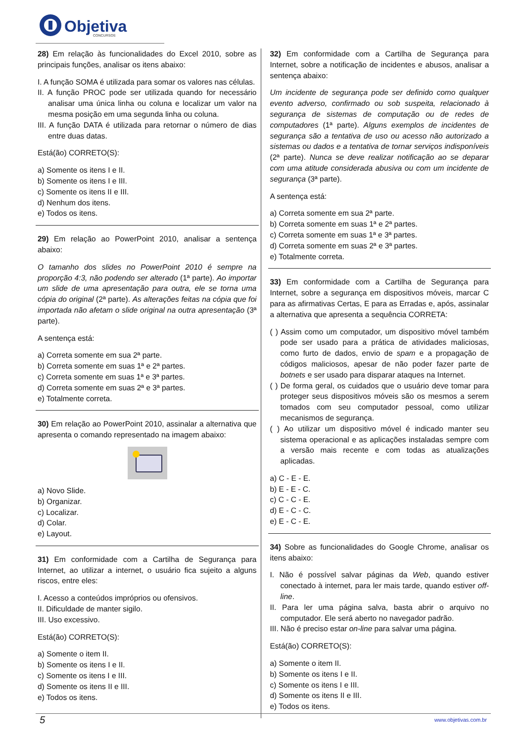Objetiva
CONCURSOS
28) Em relação às funcionalidades do Excel 2010, sobre as principais funções, analisar os itens abaixo:
I. A função SOMA é utilizada para somar os valores nas células.
II. A função PROC pode ser utilizada quando for necessário analisar uma única linha ou coluna e localizar um valor na mesma posição em uma segunda linha ou coluna.
III. A função DATA é utilizada para retornar o número de dias entre duas datas.
Está(ão) CORRETO(S):
a) Somente os itens I e II.
b) Somente os itens I e III.
c) Somente os itens II e III.
d) Nenhum dos itens.
e) Todos os itens.
29) Em relação ao PowerPoint 2010, analisar a sentença abaixo:
O tamanho dos slides no PowerPoint 2010 é sempre na proporção 4:3, não podendo ser alterado (1ª parte). Ao importar um slide de uma apresentação para outra, ele se torna uma cópia do original (2ª parte). As alterações feitas na cópia que foi importada não afetam o slide original na outra apresentação (3ª parte).
A sentença está:
a) Correta somente em sua 2ª parte.
b) Correta somente em suas 1ª e 2ª partes.
c) Correta somente em suas 1ª e 3ª partes.
d) Correta somente em suas 2ª e 3ª partes.
e) Totalmente correta.
30) Em relação ao PowerPoint 2010, assinalar a alternativa que apresenta o comando representado na imagem abaixo:
a) Novo Slide.
b) Organizar.
c) Localizar.
d) Colar.
e) Layout.
31) Em conformidade com a Cartilha de Segurança para Internet, ao utilizar a internet, o usuário fica sujeito a alguns riscos, entre eles:
I. Acesso a conteúdos impróprios ou ofensivos.
II. Dificuldade de manter sigilo.
III. Uso excessivo.
Está(ão) CORRETO(S):
a) Somente o item II.
b) Somente os itens I e II.
c) Somente os itens I e III.
d) Somente os itens II e III.
e) Todos os itens.
32) Em conformidade com a Cartilha de Segurança para Internet, sobre a notificação de incidentes e abusos, analisar a sentença abaixo:
Um incidente de segurança pode ser definido como qualquer evento adverso, confirmado ou sob suspeita, relacionado à segurança de sistemas de computação ou de redes de computadores (1ª parte). Alguns exemplos de incidentes de segurança são a tentativa de uso ou acesso não autorizado a sistemas ou dados e a tentativa de tornar serviços indisponíveis (2ª parte). Nunca se deve realizar notificação ao se deparar com uma atitude considerada abusiva ou com um incidente de segurança (3ª parte).
A sentença está:
a) Correta somente em sua 2ª parte.
b) Correta somente em suas 1ª e 2ª partes.
c) Correta somente em suas 1ª e 3ª partes.
d) Correta somente em suas 2ª e 3ª partes.
e) Totalmente correta.
33) Em conformidade com a Cartilha de Segurança para Internet, sobre a segurança em dispositivos móveis, marcar C para as afirmativas Certas, E para as Erradas e, após, assinalar a alternativa que apresenta a sequência CORRETA:
( ) Assim como um computador, um dispositivo móvel também pode ser usado para a prática de atividades maliciosas, como furto de dados, envio de spam e a propagação de códigos maliciosos, apesar de não poder fazer parte de botnets e ser usado para disparar ataques na Internet.
( ) De forma geral, os cuidados que o usuário deve tomar para proteger seus dispositivos móveis são os mesmos a serem tomados com seu computador pessoal, como utilizar mecanismos de segurança.
( ) Ao utilizar um dispositivo móvel é indicado manter seu sistema operacional e as aplicações instaladas sempre com a versão mais recente e com todas as atualizações aplicadas.
a) C - E - E.
b) E - E - C.
c) C - C - E.
d) E - C - C.
e) E - C - E.
34) Sobre as funcionalidades do Google Chrome, analisar os itens abaixo:
I. Não é possível salvar páginas da Web, quando estiver conectado à internet, para ler mais tarde, quando estiver off-line.
II. Para ler uma página salva, basta abrir o arquivo no computador. Ele será aberto no navegador padrão.
III. Não é preciso estar on-line para salvar uma página.
Está(ão) CORRETO(S):
a) Somente o item II.
b) Somente os itens I e II.
c) Somente os itens I e III.
d) Somente os itens II e III.
e) Todos os itens.
5 www.objetivas.com.br